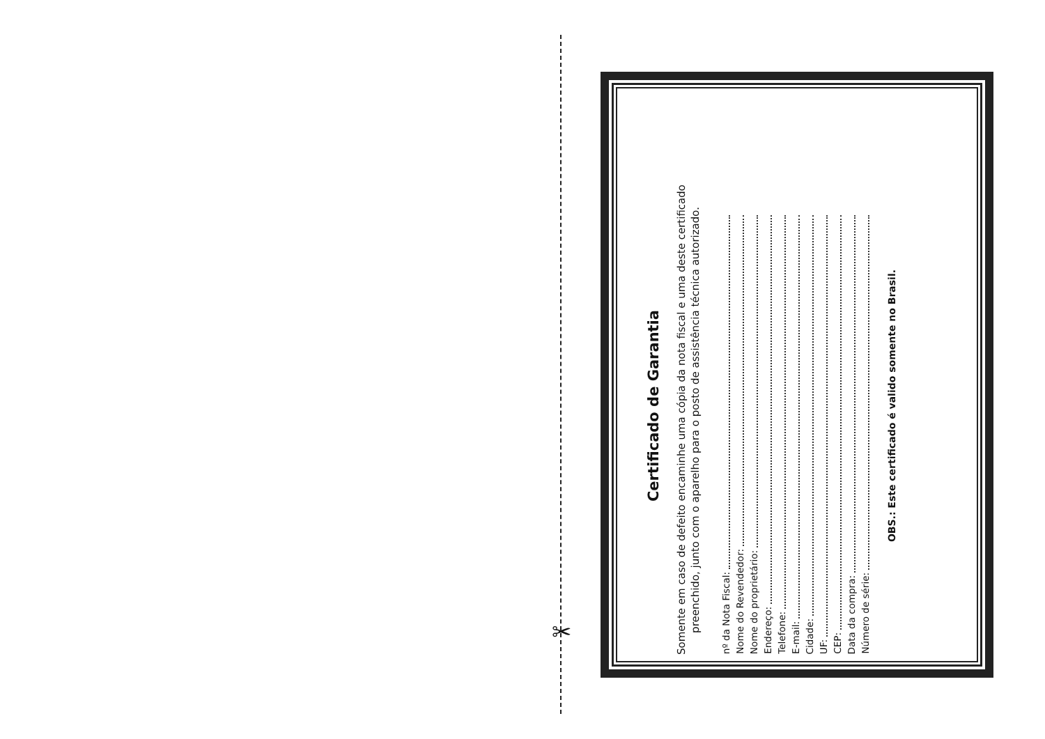✂
Certificado de Garantia
Somente em caso de defeito encaminhe uma cópia da nota fiscal e uma deste certificado preenchido, junto com o aparelho para o posto de assistência técnica autorizado.
nº da Nota Fiscal:
Nome do Revendedor:
Nome do proprietário:
Endereço:
Telefone:
E-mail:
Cidade:
UF:
CEP:
Data da compra:
Número de série:
OBS.: Este certificado é valido somente no Brasil.